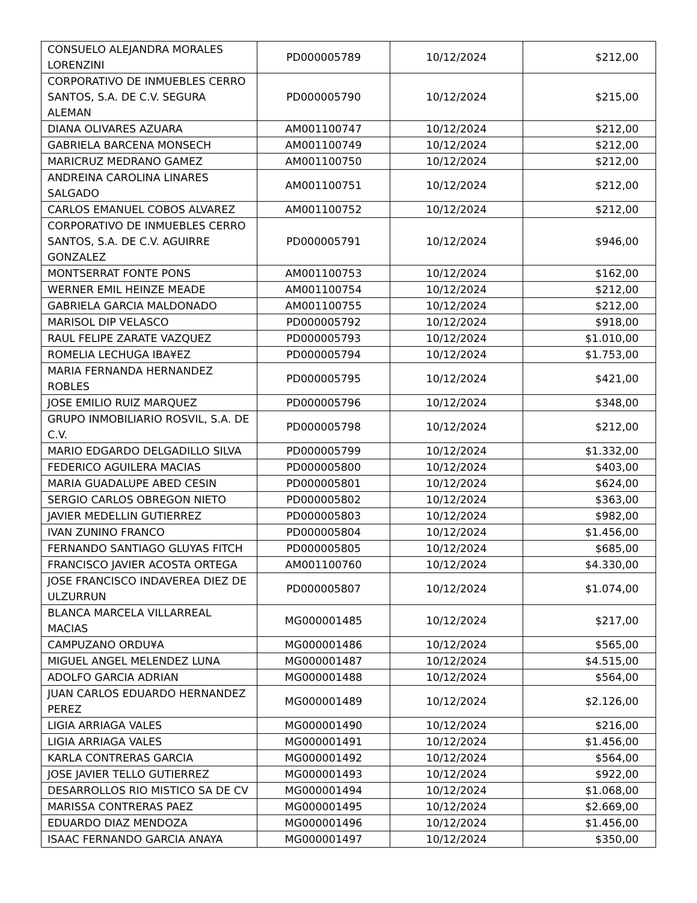| CONSUELO ALEJANDRA MORALES LORENZINI | PD000005789 | 10/12/2024 | $212,00 |
| CORPORATIVO DE INMUEBLES CERRO SANTOS, S.A. DE C.V. SEGURA ALEMAN | PD000005790 | 10/12/2024 | $215,00 |
| DIANA OLIVARES AZUARA | AM001100747 | 10/12/2024 | $212,00 |
| GABRIELA BARCENA MONSECH | AM001100749 | 10/12/2024 | $212,00 |
| MARICRUZ MEDRANO GAMEZ | AM001100750 | 10/12/2024 | $212,00 |
| ANDREINA CAROLINA LINARES SALGADO | AM001100751 | 10/12/2024 | $212,00 |
| CARLOS EMANUEL COBOS ALVAREZ | AM001100752 | 10/12/2024 | $212,00 |
| CORPORATIVO DE INMUEBLES CERRO SANTOS, S.A. DE C.V. AGUIRRE GONZALEZ | PD000005791 | 10/12/2024 | $946,00 |
| MONTSERRAT FONTE PONS | AM001100753 | 10/12/2024 | $162,00 |
| WERNER EMIL HEINZE MEADE | AM001100754 | 10/12/2024 | $212,00 |
| GABRIELA GARCIA MALDONADO | AM001100755 | 10/12/2024 | $212,00 |
| MARISOL DIP VELASCO | PD000005792 | 10/12/2024 | $918,00 |
| RAUL FELIPE ZARATE VAZQUEZ | PD000005793 | 10/12/2024 | $1.010,00 |
| ROMELIA LECHUGA IBA¥EZ | PD000005794 | 10/12/2024 | $1.753,00 |
| MARIA FERNANDA HERNANDEZ ROBLES | PD000005795 | 10/12/2024 | $421,00 |
| JOSE EMILIO RUIZ MARQUEZ | PD000005796 | 10/12/2024 | $348,00 |
| GRUPO INMOBILIARIO ROSVIL, S.A. DE C.V. | PD000005798 | 10/12/2024 | $212,00 |
| MARIO EDGARDO DELGADILLO SILVA | PD000005799 | 10/12/2024 | $1.332,00 |
| FEDERICO AGUILERA MACIAS | PD000005800 | 10/12/2024 | $403,00 |
| MARIA GUADALUPE ABED CESIN | PD000005801 | 10/12/2024 | $624,00 |
| SERGIO CARLOS OBREGON NIETO | PD000005802 | 10/12/2024 | $363,00 |
| JAVIER MEDELLIN GUTIERREZ | PD000005803 | 10/12/2024 | $982,00 |
| IVAN ZUNINO FRANCO | PD000005804 | 10/12/2024 | $1.456,00 |
| FERNANDO SANTIAGO GLUYAS FITCH | PD000005805 | 10/12/2024 | $685,00 |
| FRANCISCO JAVIER ACOSTA ORTEGA | AM001100760 | 10/12/2024 | $4.330,00 |
| JOSE FRANCISCO INDAVEREA DIEZ DE ULZURRUN | PD000005807 | 10/12/2024 | $1.074,00 |
| BLANCA MARCELA VILLARREAL MACIAS | MG000001485 | 10/12/2024 | $217,00 |
| CAMPUZANO ORDU¥A | MG000001486 | 10/12/2024 | $565,00 |
| MIGUEL ANGEL MELENDEZ LUNA | MG000001487 | 10/12/2024 | $4.515,00 |
| ADOLFO GARCIA ADRIAN | MG000001488 | 10/12/2024 | $564,00 |
| JUAN CARLOS EDUARDO HERNANDEZ PEREZ | MG000001489 | 10/12/2024 | $2.126,00 |
| LIGIA ARRIAGA VALES | MG000001490 | 10/12/2024 | $216,00 |
| LIGIA ARRIAGA VALES | MG000001491 | 10/12/2024 | $1.456,00 |
| KARLA CONTRERAS GARCIA | MG000001492 | 10/12/2024 | $564,00 |
| JOSE JAVIER TELLO GUTIERREZ | MG000001493 | 10/12/2024 | $922,00 |
| DESARROLLOS RIO MISTICO SA DE CV | MG000001494 | 10/12/2024 | $1.068,00 |
| MARISSA CONTRERAS PAEZ | MG000001495 | 10/12/2024 | $2.669,00 |
| EDUARDO DIAZ MENDOZA | MG000001496 | 10/12/2024 | $1.456,00 |
| ISAAC FERNANDO GARCIA ANAYA | MG000001497 | 10/12/2024 | $350,00 |